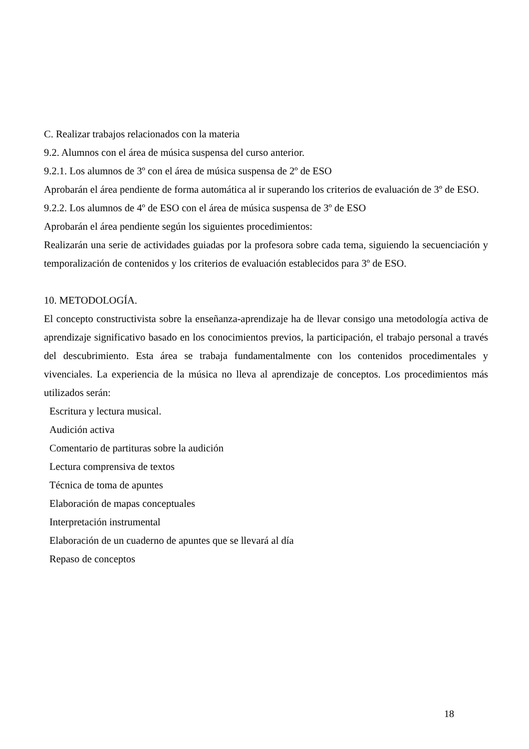C. Realizar trabajos relacionados con la materia
9.2. Alumnos con el área de música suspensa del curso anterior.
9.2.1. Los alumnos de 3º con el área de música suspensa de 2º de ESO
Aprobarán el área pendiente de forma automática al ir superando los criterios de evaluación de 3º de ESO.
9.2.2. Los alumnos de 4º de ESO con el área de música suspensa de 3º de ESO
Aprobarán el área pendiente según los siguientes procedimientos:
Realizarán una serie de actividades guiadas por la profesora sobre cada tema, siguiendo la secuenciación y temporalización de contenidos y los criterios de evaluación establecidos para 3º de ESO.
10. METODOLOGÍA.
El concepto constructivista sobre la enseñanza-aprendizaje ha de llevar consigo una metodología activa de aprendizaje significativo basado en los conocimientos previos, la participación, el trabajo personal a través del descubrimiento. Esta área se trabaja fundamentalmente con los contenidos procedimentales y vivenciales. La experiencia de la música no lleva al aprendizaje de conceptos. Los procedimientos más utilizados serán:
Escritura y lectura musical.
Audición activa
Comentario de partituras sobre la audición
Lectura comprensiva de textos
Técnica de toma de apuntes
Elaboración de mapas conceptuales
Interpretación instrumental
Elaboración de un cuaderno de apuntes que se llevará al día
Repaso de conceptos
18